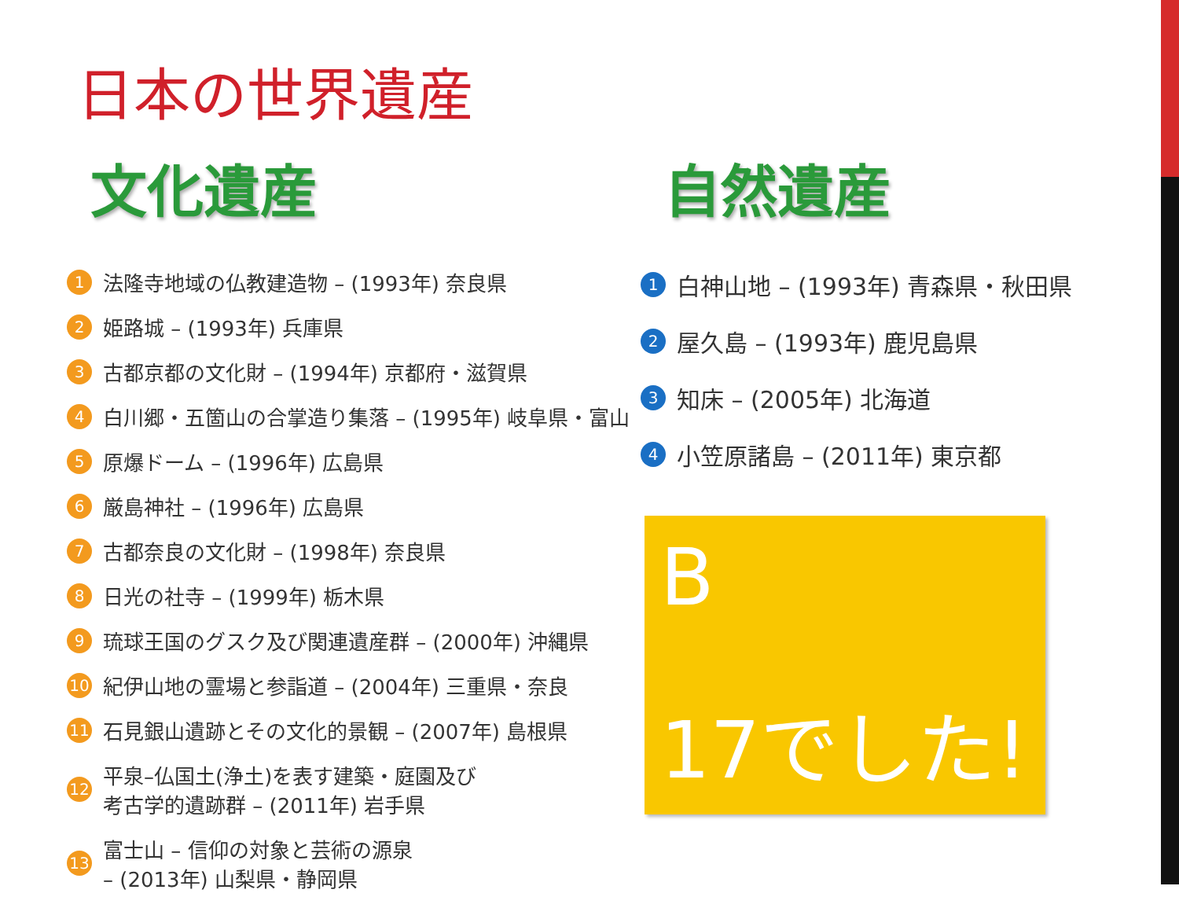日本の世界遺産
文化遺産
1 法隆寺地域の仏教建造物 – (1993年) 奈良県
2 姫路城 – (1993年) 兵庫県
3 古都京都の文化財 – (1994年) 京都府・滋賀県
4 白川郷・五箇山の合掌造り集落 – (1995年) 岐阜県・富山
5 原爆ドーム – (1996年) 広島県
6 厳島神社 – (1996年) 広島県
7 古都奈良の文化財 – (1998年) 奈良県
8 日光の社寺 – (1999年) 栃木県
9 琉球王国のグスク及び関連遺産群 – (2000年) 沖縄県
10 紀伊山地の霊場と参詣道 – (2004年) 三重県・奈良
11 石見銀山遺跡とその文化的景観 – (2007年) 島根県
12 平泉–仏国土(浄土)を表す建築・庭園及び
考古学的遺跡群 – (2011年) 岩手県
13 富士山 – 信仰の対象と芸術の源泉
– (2013年) 山梨県・静岡県
自然遺産
1 白神山地 – (1993年) 青森県・秋田県
2 屋久島 – (1993年) 鹿児島県
3 知床 – (2005年) 北海道
4 小笠原諸島 – (2011年) 東京都
B
17でした!